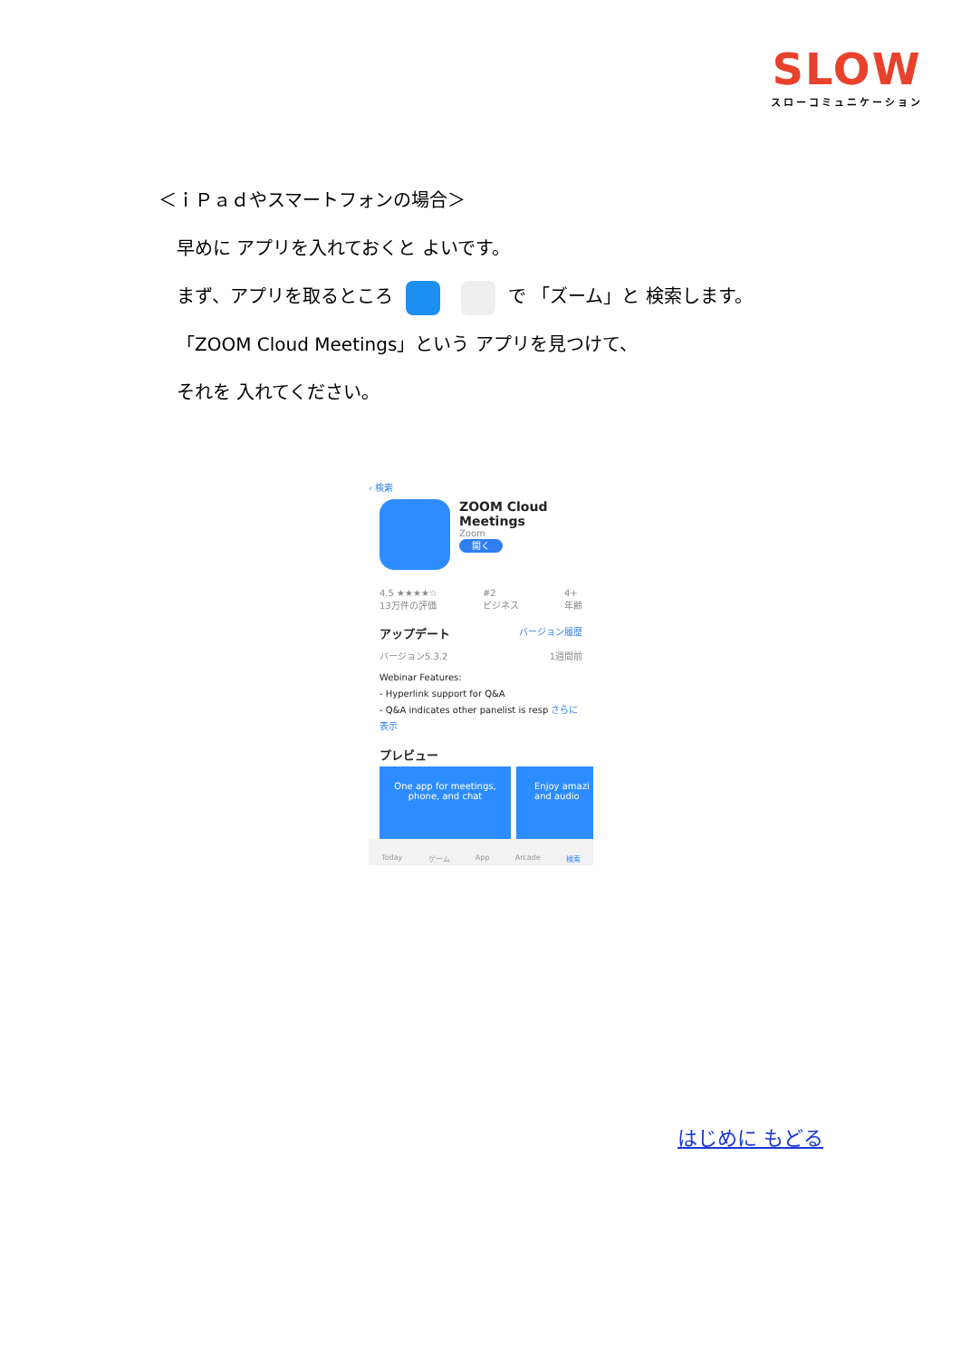SLOW
スローコミュニケーション
＜ｉＰａｄやスマートフォンの場合＞
早めに アプリを入れておくと よいです。
まず、アプリを取るところ で 「ズーム」と 検索します。
「ZOOM Cloud Meetings」という アプリを見つけて、
それを 入れてください。
‹ 検索
ZOOM Cloud
Meetings
Zoom
開く
4.5 ★★★★☆
13万件の評価 #2
ビジネス 4+
年齢
アップデート バージョン履歴
バージョン5.3.2 1週間前
Webinar Features:
- Hyperlink support for Q&A
- Q&A indicates other panelist is resp さらに表示
プレビュー
One app for meetings, phone, and chat
Enjoy amazi and audio
Today ゲーム App Arcade 検索
はじめに もどる